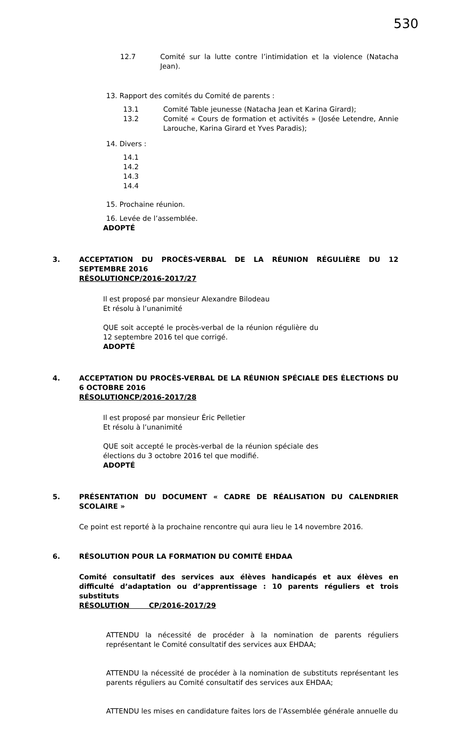530
12.7 Comité sur la lutte contre l’intimidation et la violence (Natacha Jean).
13. Rapport des comités du Comité de parents :
13.1 Comité Table jeunesse (Natacha Jean et Karina Girard);
13.2 Comité « Cours de formation et activités » (Josée Letendre, Annie Larouche, Karina Girard et Yves Paradis);
14. Divers :
14.1
14.2
14.3
14.4
15. Prochaine réunion.
16. Levée de l’assemblée.
ADOPTÉ
3. ACCEPTATION DU PROCÈS-VERBAL DE LA RÉUNION RÉGULIÈRE DU 12 SEPTEMBRE 2016
RÉSOLUTIONCP/2016-2017/27
Il est proposé par monsieur Alexandre Bilodeau
Et résolu à l’unanimité
QUE soit accepté le procès-verbal de la réunion régulière du 12 septembre 2016 tel que corrigé.
ADOPTÉ
4. ACCEPTATION DU PROCÈS-VERBAL DE LA RÉUNION SPÉCIALE DES ÉLECTIONS DU 6 OCTOBRE 2016
RÉSOLUTIONCP/2016-2017/28
Il est proposé par monsieur Éric Pelletier
Et résolu à l’unanimité
QUE soit accepté le procès-verbal de la réunion spéciale des élections du 3 octobre 2016 tel que modifié.
ADOPTÉ
5. PRÉSENTATION DU DOCUMENT « CADRE DE RÉALISATION DU CALENDRIER SCOLAIRE »
Ce point est reporté à la prochaine rencontre qui aura lieu le 14 novembre 2016.
6. RÉSOLUTION POUR LA FORMATION DU COMITÉ EHDAA
Comité consultatif des services aux élèves handicapés et aux élèves en difficulté d’adaptation ou d’apprentissage : 10 parents réguliers et trois substituts
RÉSOLUTION CP/2016-2017/29
ATTENDU la nécessité de procéder à la nomination de parents réguliers représentant le Comité consultatif des services aux EHDAA;
ATTENDU la nécessité de procéder à la nomination de substituts représentant les parents réguliers au Comité consultatif des services aux EHDAA;
ATTENDU les mises en candidature faites lors de l’Assemblée générale annuelle du